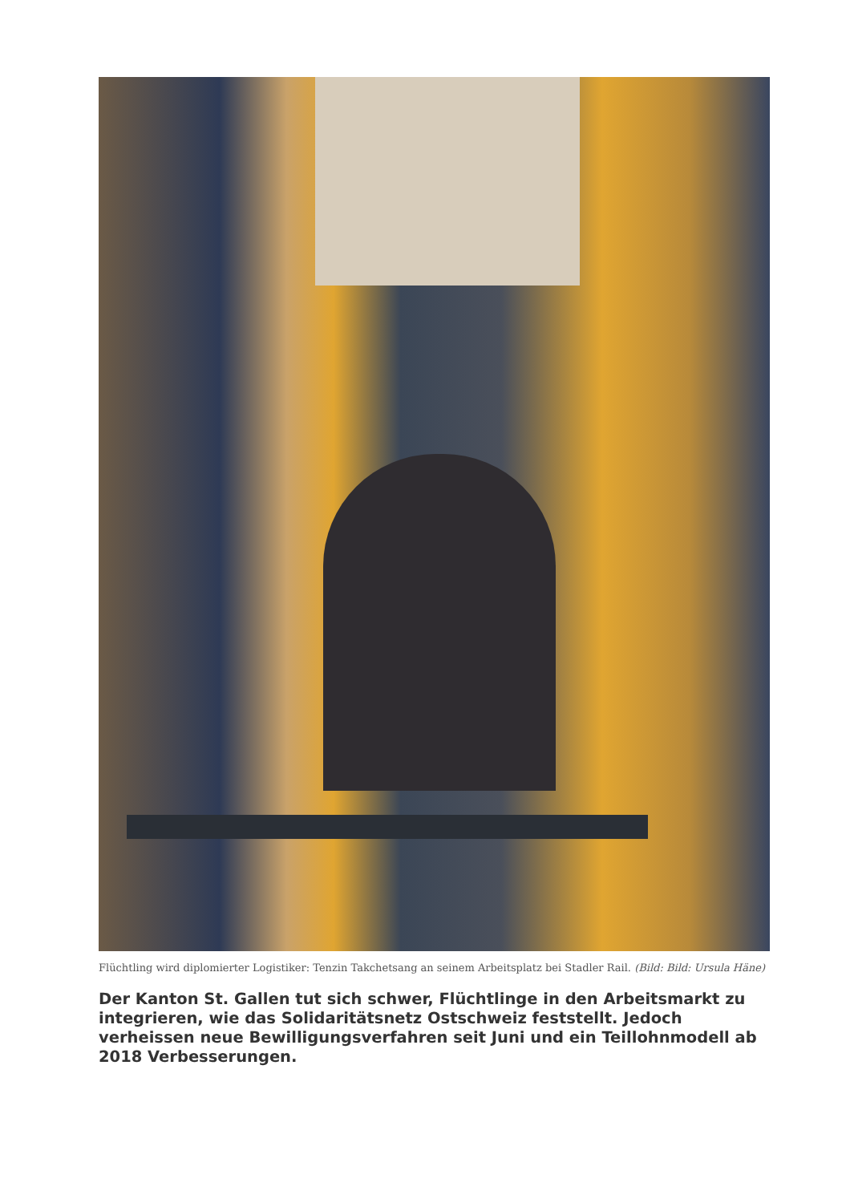Flüchtling wird diplomierter Logistiker: Tenzin Takchetsang an seinem Arbeitsplatz bei Stadler Rail. (Bild: Bild: Ursula Häne)
Der Kanton St. Gallen tut sich schwer, Flüchtlinge in den Arbeitsmarkt zu integrieren, wie das Solidaritätsnetz Ostschweiz feststellt. Jedoch verheissen neue Bewilligungsverfahren seit Juni und ein Teillohnmodell ab 2018 Verbesserungen.